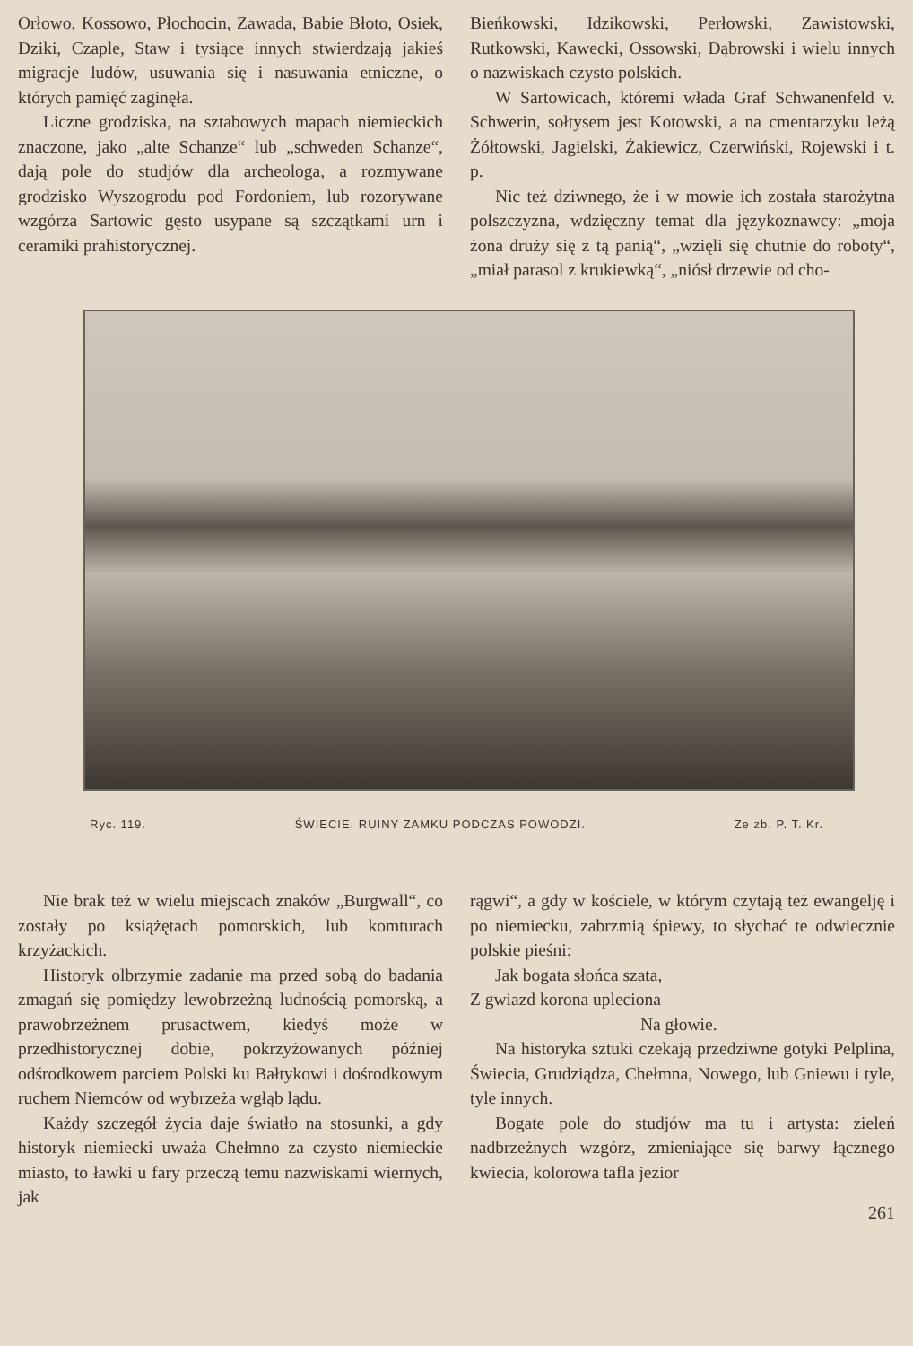Orłowo, Kossowo, Płochocin, Zawada, Babie Błoto, Osiek, Dziki, Czaple, Staw i tysiące innych stwierdzają jakieś migracje ludów, usuwania się i nasuwania etniczne, o których pamięć zaginęła.
Liczne grodziska, na sztabowych mapach niemieckich znaczone, jako „alte Schanze“ lub „schweden Schanze“, dają pole do studjów dla archeologa, a rozmywane grodzisko Wyszogrodu pod Fordoniem, lub rozorywane wzgórza Sartowic gęsto usypane są szczątkami urn i ceramiki prahistorycznej.
Bieńkowski, Idzikowski, Perłowski, Zawistowski, Rutkowski, Kawecki, Ossowski, Dąbrowski i wielu innych o nazwiskach czysto polskich.
W Sartowicach, któremi włada Graf Schwanenfeld v. Schwerin, sołtysem jest Kotowski, a na cmentarzyku leżą Żółtowski, Jagielski, Żakiewicz, Czerwiński, Rojewski i t. p.
Nic też dziwnego, że i w mowie ich została starożytna polszczyzna, wdzięczny temat dla językoznawcy: „moja żona druży się z tą panią“, „wzięli się chutnie do roboty“, „miał parasol z krukiewką“, „niósł drzewie od cho-
Ryc. 119. ŚWIECIE. RUINY ZAMKU PODCZAS POWODZI. Ze zb. P. T. Kr.
Nie brak też w wielu miejscach znaków „Burgwall“, co zostały po książętach pomorskich, lub komturach krzyżackich.
Historyk olbrzymie zadanie ma przed sobą do badania zmagań się pomiędzy lewobrzeżną ludnością pomorską, a prawobrzeżnem prusactwem, kiedyś może w przedhistorycznej dobie, pokrzyżowanych później odśrodkowem parciem Polski ku Bałtykowi i dośrodkowym ruchem Niemców od wybrzeża wgłąb lądu.
Każdy szczegół życia daje światło na stosunki, a gdy historyk niemiecki uważa Chełmno za czysto niemieckie miasto, to ławki u fary przeczą temu nazwiskami wiernych, jak
rągwi“, a gdy w kościele, w którym czytają też ewangelję i po niemiecku, zabrzmią śpiewy, to słychać te odwiecznie polskie pieśni:
Jak bogata słońca szata,
Z gwiazd korona upleciona
Na głowie.
Na historyka sztuki czekają przedziwne gotyki Pelplina, Świecia, Grudziądza, Chełmna, Nowego, lub Gniewu i tyle, tyle innych.
Bogate pole do studjów ma tu i artysta: zieleń nadbrzeżnych wzgórz, zmieniające się barwy łącznego kwiecia, kolorowa tafla jezior
261